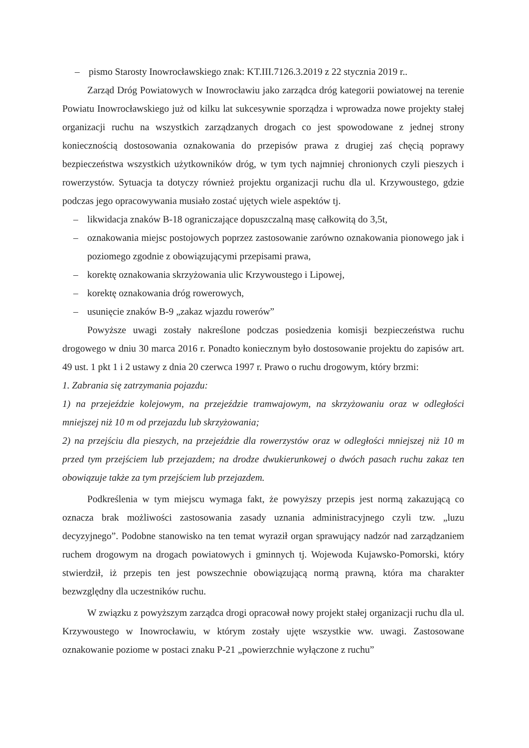– pismo Starosty Inowrocławskiego znak: KT.III.7126.3.2019 z 22 stycznia 2019 r..
Zarząd Dróg Powiatowych w Inowrocławiu jako zarządca dróg kategorii powiatowej na terenie Powiatu Inowrocławskiego już od kilku lat sukcesywnie sporządza i wprowadza nowe projekty stałej organizacji ruchu na wszystkich zarządzanych drogach co jest spowodowane z jednej strony koniecznością dostosowania oznakowania do przepisów prawa z drugiej zaś chęcią poprawy bezpieczeństwa wszystkich użytkowników dróg, w tym tych najmniej chronionych czyli pieszych i rowerzystów. Sytuacja ta dotyczy również projektu organizacji ruchu dla ul. Krzywoustego, gdzie podczas jego opracowywania musiało zostać ujętych wiele aspektów tj.
– likwidacja znaków B-18 ograniczające dopuszczalną masę całkowitą do 3,5t,
– oznakowania miejsc postojowych poprzez zastosowanie zarówno oznakowania pionowego jak i poziomego zgodnie z obowiązującymi przepisami prawa,
– korektę oznakowania skrzyżowania ulic Krzywoustego i Lipowej,
– korektę oznakowania dróg rowerowych,
– usunięcie znaków B-9 „zakaz wjazdu rowerów”
Powyższe uwagi zostały nakreślone podczas posiedzenia komisji bezpieczeństwa ruchu drogowego w dniu 30 marca 2016 r. Ponadto koniecznym było dostosowanie projektu do zapisów art. 49 ust. 1 pkt 1 i 2 ustawy z dnia 20 czerwca 1997 r. Prawo o ruchu drogowym, który brzmi:
1. Zabrania się zatrzymania pojazdu:
1) na przejeździe kolejowym, na przejeździe tramwajowym, na skrzyżowaniu oraz w odległości mniejszej niż 10 m od przejazdu lub skrzyżowania;
2) na przejściu dla pieszych, na przejeździe dla rowerzystów oraz w odległości mniejszej niż 10 m przed tym przejściem lub przejazdem; na drodze dwukierunkowej o dwóch pasach ruchu zakaz ten obowiązuje także za tym przejściem lub przejazdem.
Podkreślenia w tym miejscu wymaga fakt, że powyższy przepis jest normą zakazującą co oznacza brak możliwości zastosowania zasady uznania administracyjnego czyli tzw. „luzu decyzyjnego”. Podobne stanowisko na ten temat wyraził organ sprawujący nadzór nad zarządzaniem ruchem drogowym na drogach powiatowych i gminnych tj. Wojewoda Kujawsko-Pomorski, który stwierdził, iż przepis ten jest powszechnie obowiązującą normą prawną, która ma charakter bezwzględny dla uczestników ruchu.
W związku z powyższym zarządca drogi opracował nowy projekt stałej organizacji ruchu dla ul. Krzywoustego w Inowrocławiu, w którym zostały ujęte wszystkie ww. uwagi. Zastosowane oznakowanie poziome w postaci znaku P-21 „powierzchnie wyłączone z ruchu”